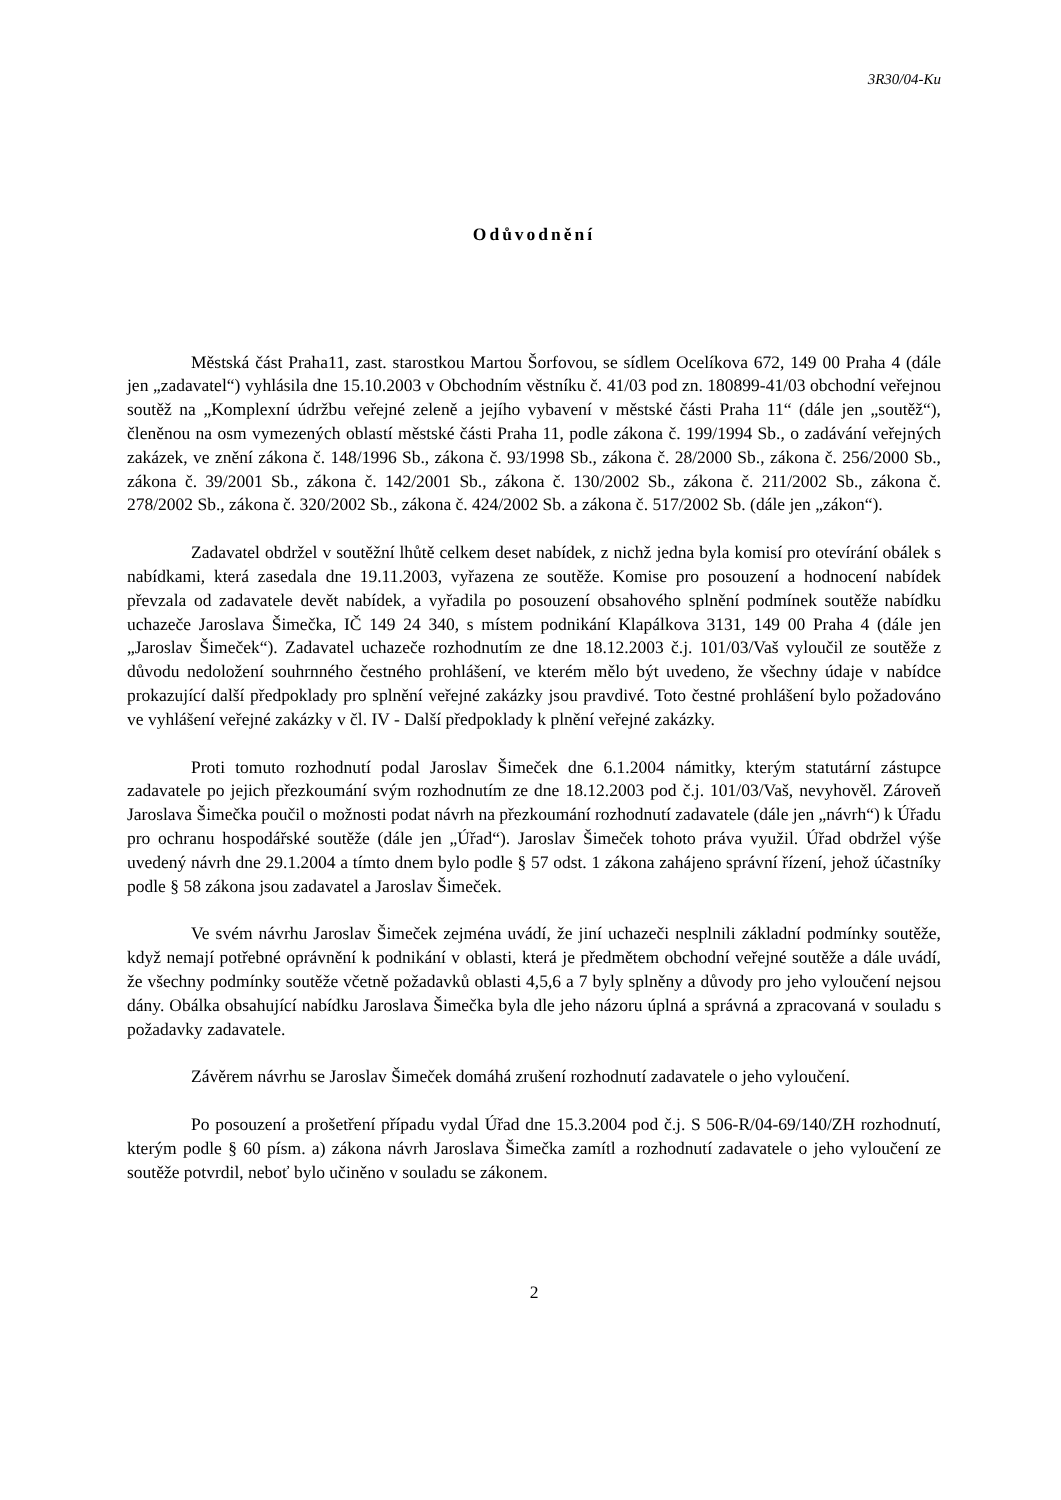3R30/04-Ku
Odůvodnění
Městská část Praha11, zast. starostkou Martou Šorfovou, se sídlem Ocelíkova 672, 149 00 Praha 4 (dále jen „zadavatel“) vyhlásila dne 15.10.2003 v Obchodním věstníku č. 41/03 pod zn. 180899-41/03 obchodní veřejnou soutěž na „Komplexní údržbu veřejné zeleně a jejího vybavení v městské části Praha 11“ (dále jen „soutěž“), členěnou na osm vymezených oblastí městské části Praha 11, podle zákona č. 199/1994 Sb., o zadávání veřejných zakázek, ve znění zákona č. 148/1996 Sb., zákona č. 93/1998 Sb., zákona č. 28/2000 Sb., zákona č. 256/2000 Sb., zákona č. 39/2001 Sb., zákona č. 142/2001 Sb., zákona č. 130/2002 Sb., zákona č. 211/2002 Sb., zákona č. 278/2002 Sb., zákona č. 320/2002 Sb., zákona č. 424/2002 Sb. a zákona č. 517/2002 Sb. (dále jen „zákon“).
Zadavatel obdržel v soutěžní lhůtě celkem deset nabídek, z nichž jedna byla komisí pro otevírání obálek s nabídkami, která zasedala dne 19.11.2003, vyřazena ze soutěže. Komise pro posouzení a hodnocení nabídek převzala od zadavatele devět nabídek, a vyřadila po posouzení obsahového splnění podmínek soutěže nabídku uchazeče Jaroslava Šimečka, IČ 149 24 340, s místem podnikání Klapálkova 3131, 149 00 Praha 4 (dále jen „Jaroslav Šimeček“). Zadavatel uchazeče rozhodnutím ze dne 18.12.2003 č.j. 101/03/Vaš vyloučil ze soutěže z důvodu nedoložení souhrnného čestného prohlášení, ve kterém mělo být uvedeno, že všechny údaje v nabídce prokazující další předpoklady pro splnění veřejné zakázky jsou pravdivé. Toto čestné prohlášení bylo požadováno ve vyhlášení veřejné zakázky v čl. IV - Další předpoklady k plnění veřejné zakázky.
Proti tomuto rozhodnutí podal Jaroslav Šimeček dne 6.1.2004 námitky, kterým statutární zástupce zadavatele po jejich přezkoumání svým rozhodnutím ze dne 18.12.2003 pod č.j. 101/03/Vaš, nevyhověl. Zároveň Jaroslava Šimečka poučil o možnosti podat návrh na přezkoumání rozhodnutí zadavatele (dále jen „návrh“) k Úřadu pro ochranu hospodářské soutěže (dále jen „Úřad“). Jaroslav Šimeček tohoto práva využil. Úřad obdržel výše uvedený návrh dne 29.1.2004 a tímto dnem bylo podle § 57 odst. 1 zákona zahájeno správní řízení, jehož účastníky podle § 58 zákona jsou zadavatel a Jaroslav Šimeček.
Ve svém návrhu Jaroslav Šimeček zejména uvádí, že jiní uchazeči nesplnili základní podmínky soutěže, když nemají potřebné oprávnění k podnikání v oblasti, která je předmětem obchodní veřejné soutěže a dále uvádí, že všechny podmínky soutěže včetně požadavků oblasti 4,5,6 a 7 byly splněny a důvody pro jeho vyloučení nejsou dány. Obálka obsahující nabídku Jaroslava Šimečka byla dle jeho názoru úplná a správná a zpracovaná v souladu s požadavky zadavatele.
Závěrem návrhu se Jaroslav Šimeček domáhá zrušení rozhodnutí zadavatele o jeho vyloučení.
Po posouzení a prošetření případu vydal Úřad dne 15.3.2004 pod č.j. S 506-R/04-69/140/ZH rozhodnutí, kterým podle § 60 písm. a) zákona návrh Jaroslava Šimečka zamítl a rozhodnutí zadavatele o jeho vyloučení ze soutěže potvrdil, neboť bylo učiněno v souladu se zákonem.
2